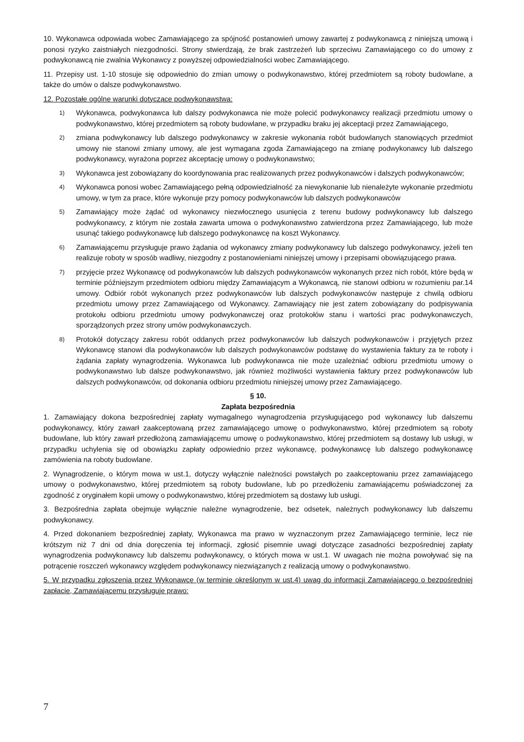10. Wykonawca odpowiada wobec Zamawiającego za spójność postanowień umowy zawartej z podwykonawcą z niniejszą umową i ponosi ryzyko zaistniałych niezgodności. Strony stwierdzają, że brak zastrzeżeń lub sprzeciwu Zamawiającego co do umowy z podwykonawcą nie zwalnia Wykonawcy z powyższej odpowiedzialności wobec Zamawiającego.
11. Przepisy ust. 1-10 stosuje się odpowiednio do zmian umowy o podwykonawstwo, której przedmiotem są roboty budowlane, a także do umów o dalsze podwykonawstwo.
12. Pozostałe ogólne warunki dotyczące podwykonawstwa:
1) Wykonawca, podwykonawca lub dalszy podwykonawca nie może polecić podwykonawcy realizacji przedmiotu umowy o podwykonawstwo, której przedmiotem są roboty budowlane, w przypadku braku jej akceptacji przez Zamawiającego,
2) zmiana podwykonawcy lub dalszego podwykonawcy w zakresie wykonania robót budowlanych stanowiących przedmiot umowy nie stanowi zmiany umowy, ale jest wymagana zgoda Zamawiającego na zmianę podwykonawcy lub dalszego podwykonawcy, wyrażona poprzez akceptację umowy o podwykonawstwo;
3) Wykonawca jest zobowiązany do koordynowania prac realizowanych przez podwykonawców i dalszych podwykonawców;
4) Wykonawca ponosi wobec Zamawiającego pełną odpowiedzialność za niewykonanie lub nienależyte wykonanie przedmiotu umowy, w tym za prace, które wykonuje przy pomocy podwykonawców lub dalszych podwykonawców
5) Zamawiający może żądać od wykonawcy niezwłocznego usunięcia z terenu budowy podwykonawcy lub dalszego podwykonawcy, z którym nie została zawarta umowa o podwykonawstwo zatwierdzona przez Zamawiającego, lub może usunąć takiego podwykonawcę lub dalszego podwykonawcę na koszt Wykonawcy.
6) Zamawiającemu przysługuje prawo żądania od wykonawcy zmiany podwykonawcy lub dalszego podwykonawcy, jeżeli ten realizuje roboty w sposób wadliwy, niezgodny z postanowieniami niniejszej umowy i przepisami obowiązującego prawa.
7) przyjęcie przez Wykonawcę od podwykonawców lub dalszych podwykonawców wykonanych przez nich robót, które będą w terminie późniejszym przedmiotem odbioru między Zamawiającym a Wykonawcą, nie stanowi odbioru w rozumieniu par.14 umowy. Odbiór robót wykonanych przez podwykonawców lub dalszych podwykonawców następuje z chwilą odbioru przedmiotu umowy przez Zamawiającego od Wykonawcy. Zamawiający nie jest zatem zobowiązany do podpisywania protokołu odbioru przedmiotu umowy podwykonawczej oraz protokołów stanu i wartości prac podwykonawczych, sporządzonych przez strony umów podwykonawczych.
8) Protokół dotyczący zakresu robót oddanych przez podwykonawców lub dalszych podwykonawców i przyjętych przez Wykonawcę stanowi dla podwykonawców lub dalszych podwykonawców podstawę do wystawienia faktury za te roboty i żądania zapłaty wynagrodzenia. Wykonawca lub podwykonawca nie może uzależniać odbioru przedmiotu umowy o podwykonawstwo lub dalsze podwykonawstwo, jak również możliwości wystawienia faktury przez podwykonawców lub dalszych podwykonawców, od dokonania odbioru przedmiotu niniejszej umowy przez Zamawiającego.
§ 10.
Zapłata bezpośrednia
1. Zamawiający dokona bezpośredniej zapłaty wymagalnego wynagrodzenia przysługującego pod wykonawcy lub dalszemu podwykonawcy, który zawarł zaakceptowaną przez zamawiającego umowę o podwykonawstwo, której przedmiotem są roboty budowlane, lub który zawarł przedłożoną zamawiającemu umowę o podwykonawstwo, której przedmiotem są dostawy lub usługi, w przypadku uchylenia się od obowiązku zapłaty odpowiednio przez wykonawcę, podwykonawcę lub dalszego podwykonawcę zamówienia na roboty budowlane.
2. Wynagrodzenie, o którym mowa w ust.1, dotyczy wyłącznie należności powstałych po zaakceptowaniu przez zamawiającego umowy o podwykonawstwo, której przedmiotem są roboty budowlane, lub po przedłożeniu zamawiającemu poświadczonej za zgodność z oryginałem kopii umowy o podwykonawstwo, której przedmiotem są dostawy lub usługi.
3. Bezpośrednia zapłata obejmuje wyłącznie należne wynagrodzenie, bez odsetek, należnych podwykonawcy lub dalszemu podwykonawcy.
4. Przed dokonaniem bezpośredniej zapłaty, Wykonawca ma prawo w wyznaczonym przez Zamawiającego terminie, lecz nie krótszym niż 7 dni od dnia doręczenia tej informacji, zgłosić pisemnie uwagi dotyczące zasadności bezpośredniej zapłaty wynagrodzenia podwykonawcy lub dalszemu podwykonawcy, o których mowa w ust.1. W uwagach nie można powoływać się na potrącenie roszczeń wykonawcy względem podwykonawcy niezwiązanych z realizacją umowy o podwykonawstwo.
5. W przypadku zgłoszenia przez Wykonawcę (w terminie określonym w ust.4) uwag do informacji Zamawiającego o bezpośredniej zapłacie, Zamawiającemu przysługuje prawo:
7